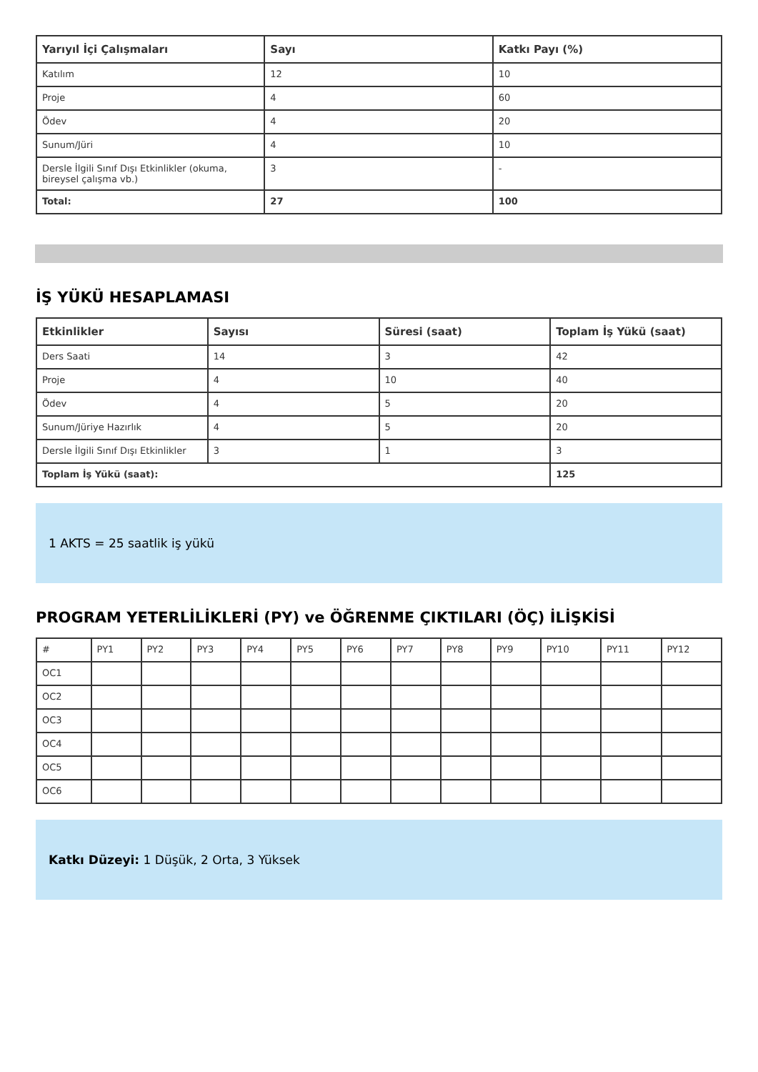| Yarıyıl İçi Çalışmaları | Sayı | Katkı Payı (%) |
| --- | --- | --- |
| Katılım | 12 | 10 |
| Proje | 4 | 60 |
| Ödev | 4 | 20 |
| Sunum/Jüri | 4 | 10 |
| Dersle İlgili Sınıf Dışı Etkinlikler (okuma, bireysel çalışma vb.) | 3 | - |
| Total: | 27 | 100 |
İŞ YÜKÜ HESAPLAMASI
| Etkinlikler | Sayısı | Süresi (saat) | Toplam İş Yükü (saat) |
| --- | --- | --- | --- |
| Ders Saati | 14 | 3 | 42 |
| Proje | 4 | 10 | 40 |
| Ödev | 4 | 5 | 20 |
| Sunum/Jüriye Hazırlık | 4 | 5 | 20 |
| Dersle İlgili Sınıf Dışı Etkinlikler | 3 | 1 | 3 |
| Toplam İş Yükü (saat): | | | 125 |
1 AKTS = 25 saatlik iş yükü
PROGRAM YETERLİLİKLERİ (PY) ve ÖĞRENME ÇIKTILARI (ÖÇ) İLİŞKİSİ
| # | PY1 | PY2 | PY3 | PY4 | PY5 | PY6 | PY7 | PY8 | PY9 | PY10 | PY11 | PY12 |
| OC1 | | | | | | | | | | | | |
| OC2 | | | | | | | | | | | | |
| OC3 | | | | | | | | | | | | |
| OC4 | | | | | | | | | | | | |
| OC5 | | | | | | | | | | | | |
| OC6 | | | | | | | | | | | | |
Katkı Düzeyi: 1 Düşük, 2 Orta, 3 Yüksek